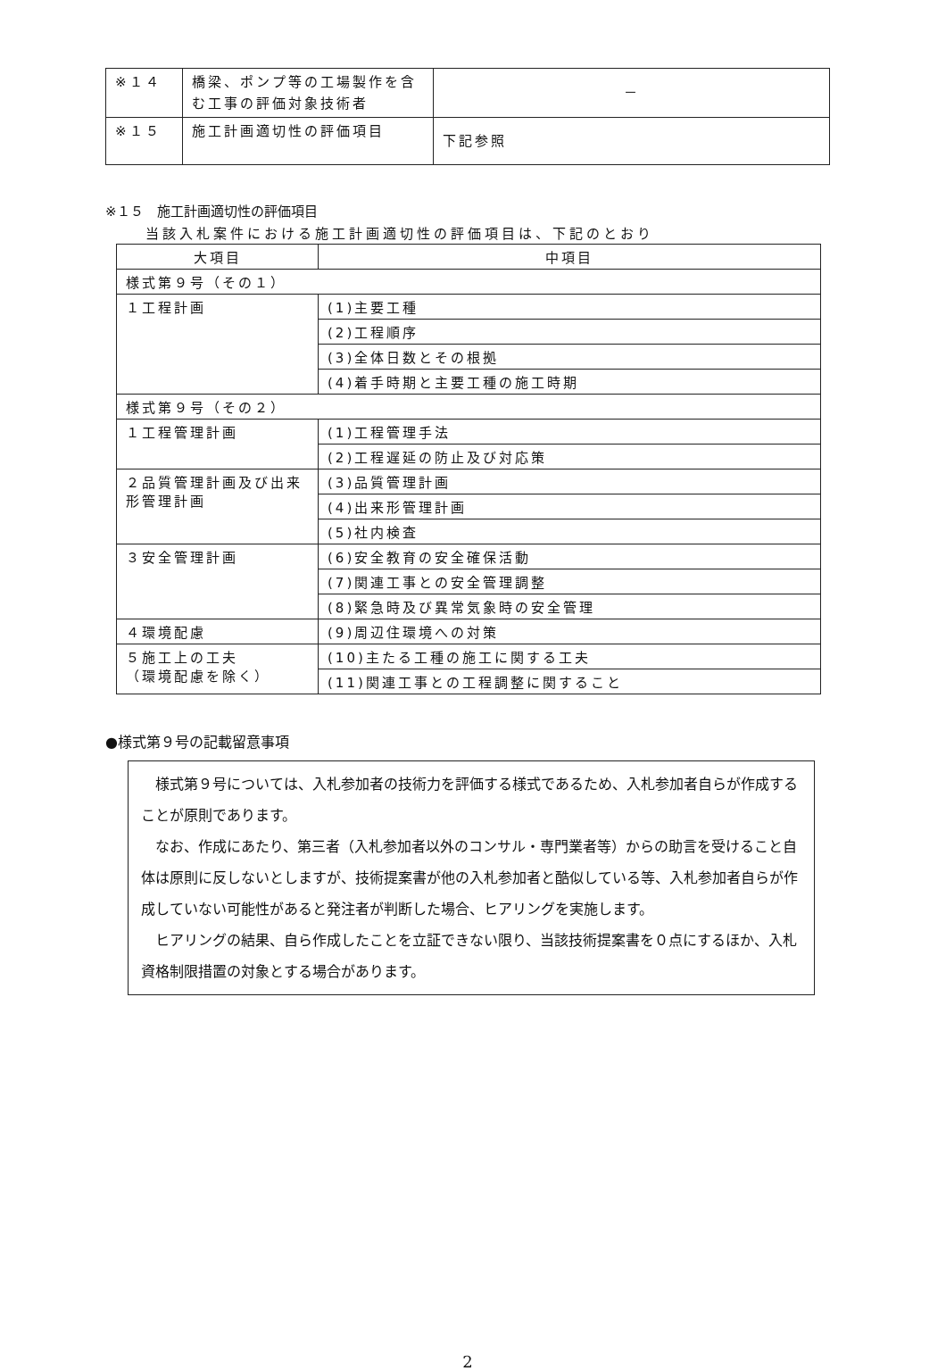| ※１４ | 橋梁、ポンプ等の工場製作を含む工事の評価対象技術者 | － |
| ※１５ | 施工計画適切性の評価項目 | 下記参照 |
※１５　施工計画適切性の評価項目
当該入札案件における施工計画適切性の評価項目は、下記のとおり
| 大項目 | 中項目 |
| --- | --- |
| 様式第９号（その１） | |
| １工程計画 | (1)主要工種 |
| | (2)工程順序 |
| | (3)全体日数とその根拠 |
| | (4)着手時期と主要工種の施工時期 |
| 様式第９号（その２） | |
| １工程管理計画 | (1)工程管理手法 |
| | (2)工程遅延の防止及び対応策 |
| ２品質管理計画及び出来形管理計画 | (3)品質管理計画 |
| | (4)出来形管理計画 |
| | (5)社内検査 |
| ３安全管理計画 | (6)安全教育の安全確保活動 |
| | (7)関連工事との安全管理調整 |
| | (8)緊急時及び異常気象時の安全管理 |
| ４環境配慮 | (9)周辺住環境への対策 |
| ５施工上の工夫 （環境配慮を除く） | (10)主たる工種の施工に関する工夫 |
| | (11)関連工事との工程調整に関すること |
●様式第９号の記載留意事項
様式第９号については、入札参加者の技術力を評価する様式であるため、入札参加者自らが作成することが原則であります。
なお、作成にあたり、第三者（入札参加者以外のコンサル・専門業者等）からの助言を受けること自体は原則に反しないとしますが、技術提案書が他の入札参加者と酷似している等、入札参加者自らが作成していない可能性があると発注者が判断した場合、ヒアリングを実施します。
ヒアリングの結果、自ら作成したことを立証できない限り、当該技術提案書を０点にするほか、入札資格制限措置の対象とする場合があります。
2